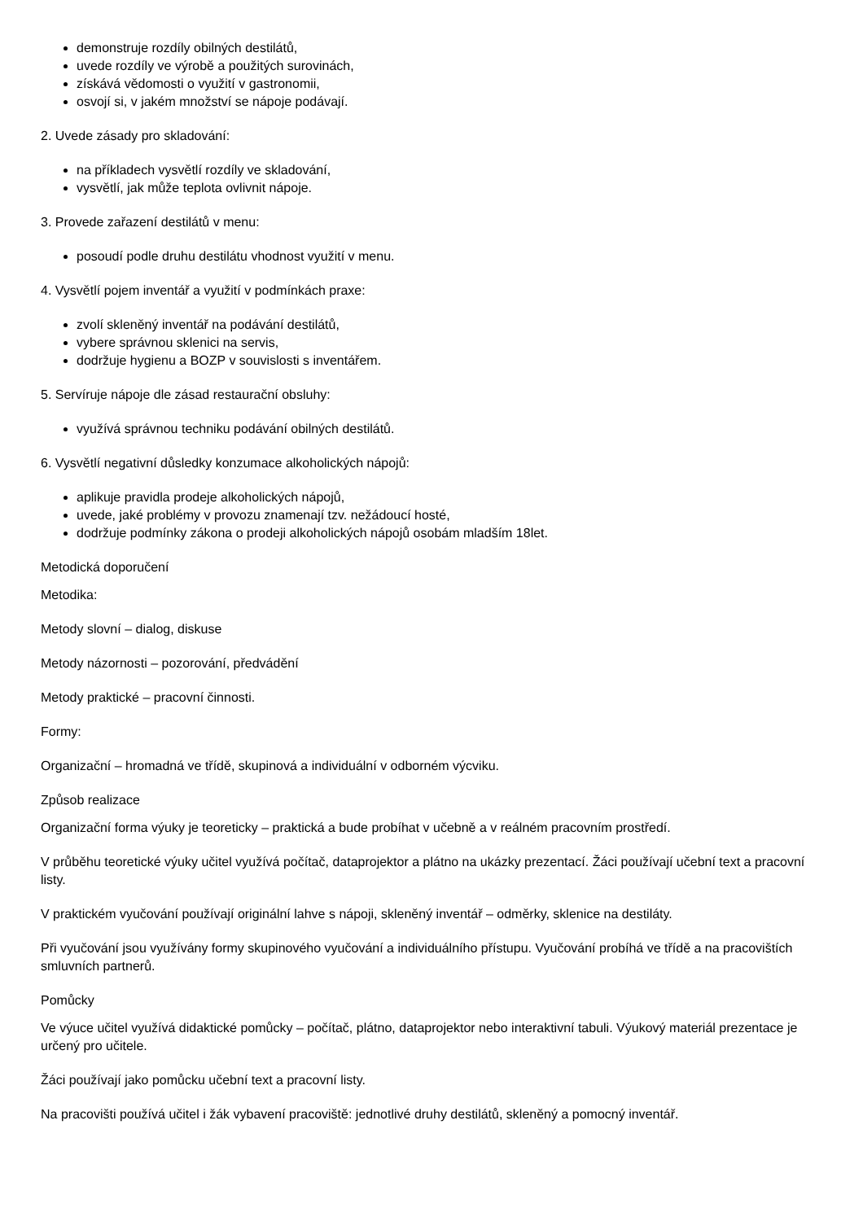demonstruje rozdíly obilných destilátů,
uvede rozdíly ve výrobě a použitých surovinách,
získává vědomosti o využití v gastronomii,
osvojí si, v jakém množství se nápoje podávají.
2. Uvede zásady pro skladování:
na příkladech vysvětlí rozdíly ve skladování,
vysvětlí, jak může teplota ovlivnit nápoje.
3. Provede zařazení destilátů v menu:
posoudí podle druhu destilátu vhodnost využití v menu.
4. Vysvětlí pojem inventář a využití v podmínkách praxe:
zvolí skleněný inventář na podávání destilátů,
vybere správnou sklenici na servis,
dodržuje hygienu a BOZP v souvislosti s inventářem.
5. Servíruje nápoje dle zásad restaurační obsluhy:
využívá správnou techniku podávání obilných destilátů.
6. Vysvětlí negativní důsledky konzumace alkoholických nápojů:
aplikuje pravidla prodeje alkoholických nápojů,
uvede, jaké problémy v provozu znamenají tzv. nežádoucí hosté,
dodržuje podmínky zákona o prodeji alkoholických nápojů osobám mladším 18let.
Metodická doporučení
Metodika:
Metody slovní – dialog, diskuse
Metody názornosti – pozorování, předvádění
Metody praktické – pracovní činnosti.
Formy:
Organizační – hromadná ve třídě, skupinová a individuální v odborném výcviku.
Způsob realizace
Organizační forma výuky je teoreticky – praktická a bude probíhat v učebně a v reálném pracovním prostředí.
V průběhu teoretické výuky učitel využívá počítač, dataprojektor a plátno na ukázky prezentací. Žáci používají učební text a pracovní listy.
V praktickém vyučování používají originální lahve s nápoji, skleněný inventář – odměrky, sklenice na destiláty.
Při vyučování jsou využívány formy skupinového vyučování a individuálního přístupu. Vyučování probíhá ve třídě a na pracovištích smluvních partnerů.
Pomůcky
Ve výuce učitel využívá didaktické pomůcky – počítač, plátno, dataprojektor nebo interaktivní tabuli. Výukový materiál prezentace je určený pro učitele.
Žáci používají jako pomůcku učební text a pracovní listy.
Na pracovišti používá učitel i žák vybavení pracoviště: jednotlivé druhy destilátů, skleněný a pomocný inventář.